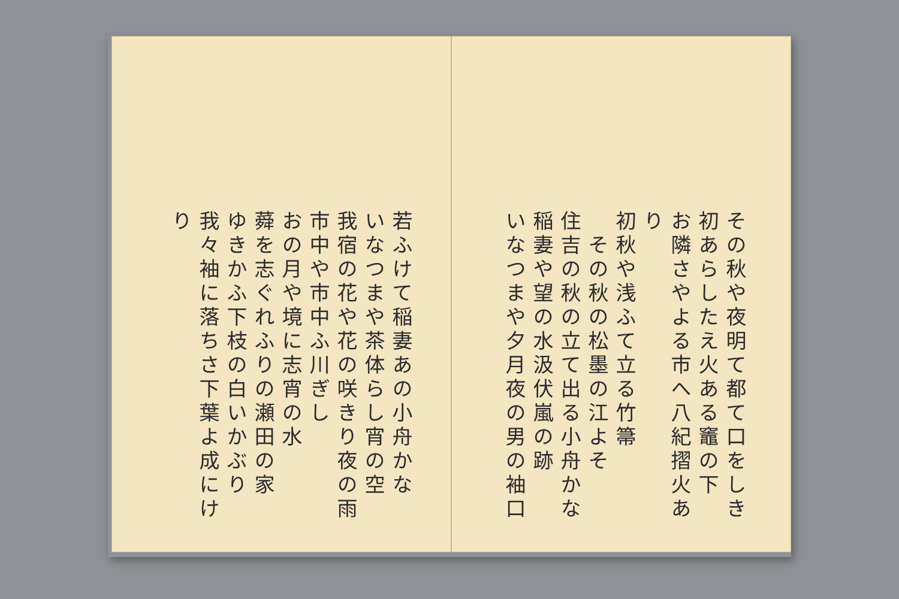その秋や夜明て都て口をしき
初あらしたえ火ある竈の下
お隣さやよる市へ八紀摺火あり
初秋や浅ふて立る竹箒
その秋の松墨の江よそ
住吉の秋の立て出る小舟かな
稲妻や望の水汲伏嵐の跡
いなつまや夕月夜の男の袖口
若ふけて稲妻あの小舟かな
いなつまや茶体らし宵の空
我宿の花や花の咲きり夜の雨
市中や市中ふ川ぎし
おの月や境に志宵の水
蕣を志ぐれふりの瀬田の家
ゆきかふ下枝の白いかぶり
我々袖に落ちさ下葉よ成にけり